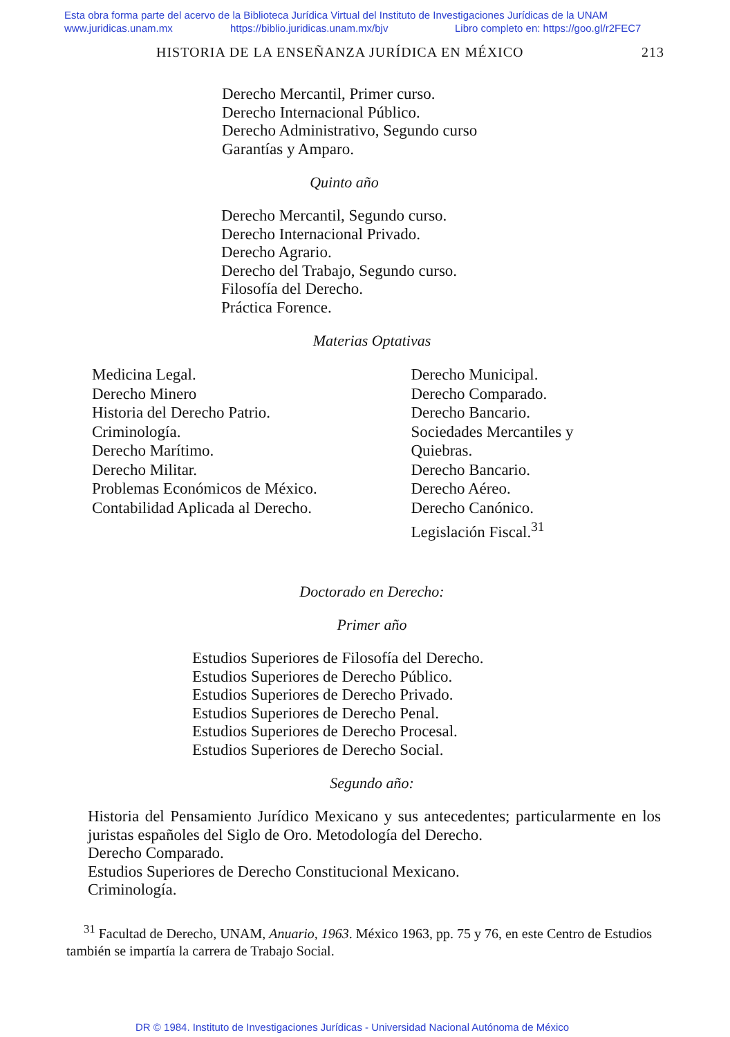Esta obra forma parte del acervo de la Biblioteca Jurídica Virtual del Instituto de Investigaciones Jurídicas de la UNAM
www.juridicas.unam.mx https://biblio.juridicas.unam.mx/bjv Libro completo en: https://goo.gl/r2FEC7
HISTORIA DE LA ENSEÑANZA JURÍDICA EN MÉXICO 213
Derecho Mercantil, Primer curso.
Derecho Internacional Público.
Derecho Administrativo, Segundo curso
Garantías y Amparo.
Quinto año
Derecho Mercantil, Segundo curso.
Derecho Internacional Privado.
Derecho Agrario.
Derecho del Trabajo, Segundo curso.
Filosofía del Derecho.
Práctica Forence.
Materias Optativas
Medicina Legal.
Derecho Minero
Historia del Derecho Patrio.
Criminología.
Derecho Marítimo.
Derecho Militar.
Problemas Económicos de México.
Contabilidad Aplicada al Derecho.
Derecho Municipal.
Derecho Comparado.
Derecho Bancario.
Sociedades Mercantiles y
Quiebras.
Derecho Bancario.
Derecho Aéreo.
Derecho Canónico.
Legislación Fiscal.<sup>31</sup>
Doctorado en Derecho:
Primer año
Estudios Superiores de Filosofía del Derecho.
Estudios Superiores de Derecho Público.
Estudios Superiores de Derecho Privado.
Estudios Superiores de Derecho Penal.
Estudios Superiores de Derecho Procesal.
Estudios Superiores de Derecho Social.
Segundo año:
Historia del Pensamiento Jurídico Mexicano y sus antecedentes; particularmente en los juristas españoles del Siglo de Oro. Metodología del Derecho.
Derecho Comparado.
Estudios Superiores de Derecho Constitucional Mexicano.
Criminología.
<sup>31</sup> Facultad de Derecho, UNAM, Anuario, 1963. México 1963, pp. 75 y 76, en este Centro de Estudios también se impartía la carrera de Trabajo Social.
DR © 1984. Instituto de Investigaciones Jurídicas - Universidad Nacional Autónoma de México